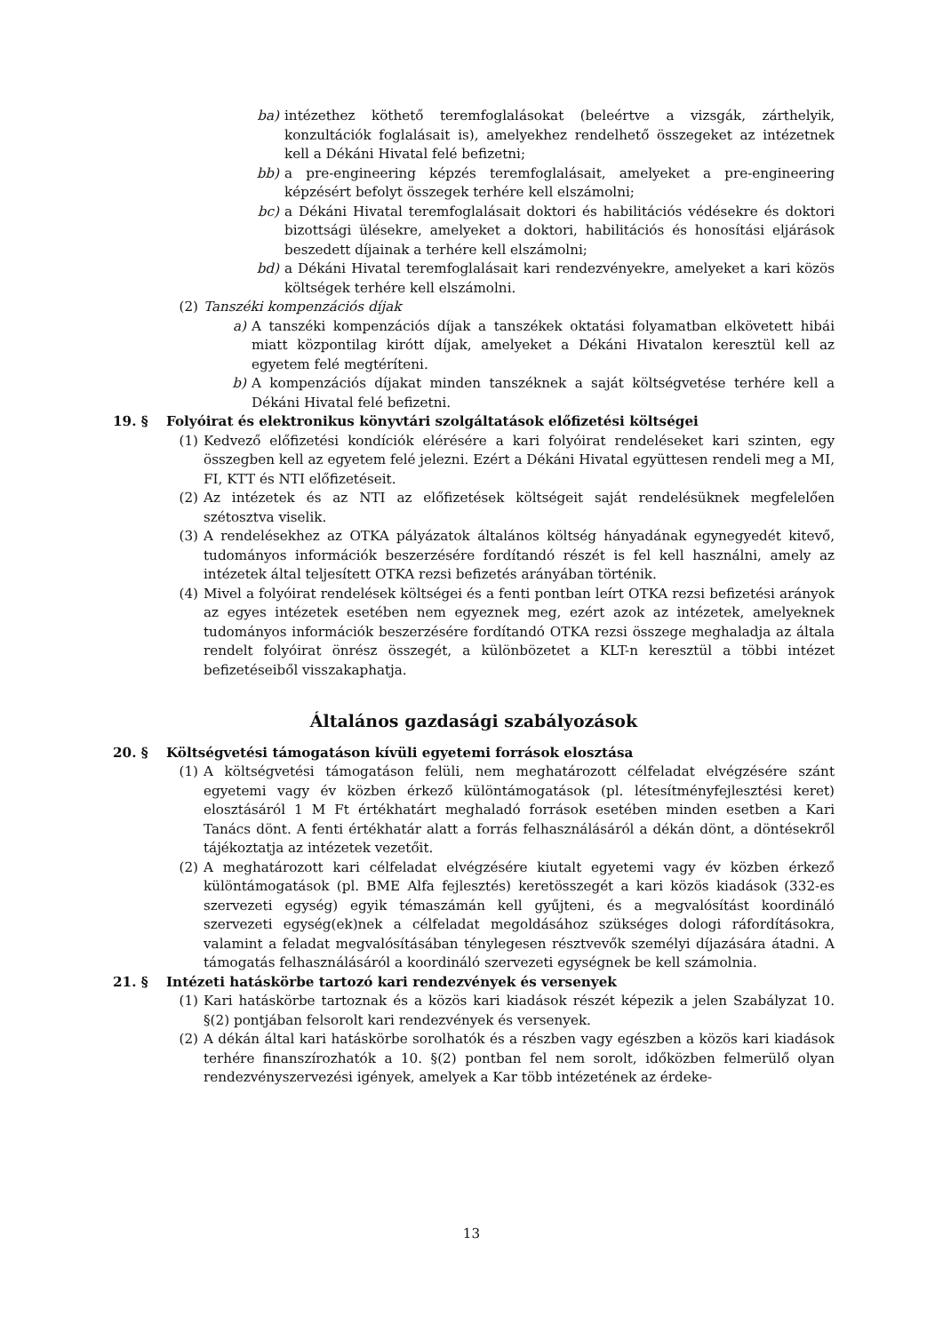ba) intézethez köthető teremfoglalásokat (beleértve a vizsgák, zárthelyik, konzultációk foglalásait is), amelyekhez rendelhető összegeket az intézetnek kell a Dékáni Hivatal felé befizetni;
bb) a pre-engineering képzés teremfoglalásait, amelyeket a pre-engineering képzésért befolyt összegek terhére kell elszámolni;
bc) a Dékáni Hivatal teremfoglalásait doktori és habilitációs védésekre és doktori bizottsági ülésekre, amelyeket a doktori, habilitációs és honosítási eljárások beszedett díjainak a terhére kell elszámolni;
bd) a Dékáni Hivatal teremfoglalásait kari rendezvényekre, amelyeket a kari közös költségek terhére kell elszámolni.
(2) Tanszéki kompenzációs díjak
a) A tanszéki kompenzációs díjak a tanszékek oktatási folyamatban elkövetett hibái miatt központilag kirótt díjak, amelyeket a Dékáni Hivatalon keresztül kell az egyetem felé megtéríteni.
b) A kompenzációs díjakat minden tanszéknek a saját költségvetése terhére kell a Dékáni Hivatal felé befizetni.
19. § Folyóirat és elektronikus könyvtári szolgáltatások előfizetési költségei
(1) Kedvező előfizetési kondíciók elérésére a kari folyóirat rendeléseket kari szinten, egy összegben kell az egyetem felé jelezni. Ezért a Dékáni Hivatal együttesen rendeli meg a MI, FI, KTT és NTI előfizetéseit.
(2) Az intézetek és az NTI az előfizetések költségeit saját rendelésüknek megfelelően szétosztva viselik.
(3) A rendelésekhez az OTKA pályázatok általános költség hányadának egynegyedét kitevő, tudományos információk beszerzésére fordítandó részét is fel kell használni, amely az intézetek által teljesített OTKA rezsi befizetés arányában történik.
(4) Mivel a folyóirat rendelések költségei és a fenti pontban leírt OTKA rezsi befizetési arányok az egyes intézetek esetében nem egyeznek meg, ezért azok az intézetek, amelyeknek tudományos információk beszerzésére fordítandó OTKA rezsi összege meghaladja az általa rendelt folyóirat önrész összegét, a különbözetet a KLT-n keresztül a többi intézet befizetéseiből visszakaphatja.
Általános gazdasági szabályozások
20. § Költségvetési támogatáson kívüli egyetemi források elosztása
(1) A költségvetési támogatáson felüli, nem meghatározott célfeladat elvégzésére szánt egyetemi vagy év közben érkező különtámogatások (pl. létesítményfejlesztési keret) elosztásáról 1 M Ft értékhatárt meghaladó források esetében minden esetben a Kari Tanács dönt. A fenti értékhatár alatt a forrás felhasználásáról a dékán dönt, a döntésekről tájékoztatja az intézetek vezetőit.
(2) A meghatározott kari célfeladat elvégzésére kiutalt egyetemi vagy év közben érkező különtámogatások (pl. BME Alfa fejlesztés) keretösszegét a kari közös kiadások (332-es szervezeti egység) egyik témaszámán kell gyűjteni, és a megvalósítást koordináló szervezeti egység(ek)nek a célfeladat megoldásához szükséges dologi ráfordításokra, valamint a feladat megvalósításában ténylegesen résztvevők személyi díjazására átadni. A támogatás felhasználásáról a koordináló szervezeti egységnek be kell számolnia.
21. § Intézeti hatáskörbe tartozó kari rendezvények és versenyek
(1) Kari hatáskörbe tartoznak és a közös kari kiadások részét képezik a jelen Szabályzat 10. §(2) pontjában felsorolt kari rendezvények és versenyek.
(2) A dékán által kari hatáskörbe sorolhatók és a részben vagy egészben a közös kari kiadások terhére finanszírozhatók a 10. §(2) pontban fel nem sorolt, időközben felmerülő olyan rendezvényszervezési igények, amelyek a Kar több intézetének az érdeke-
13